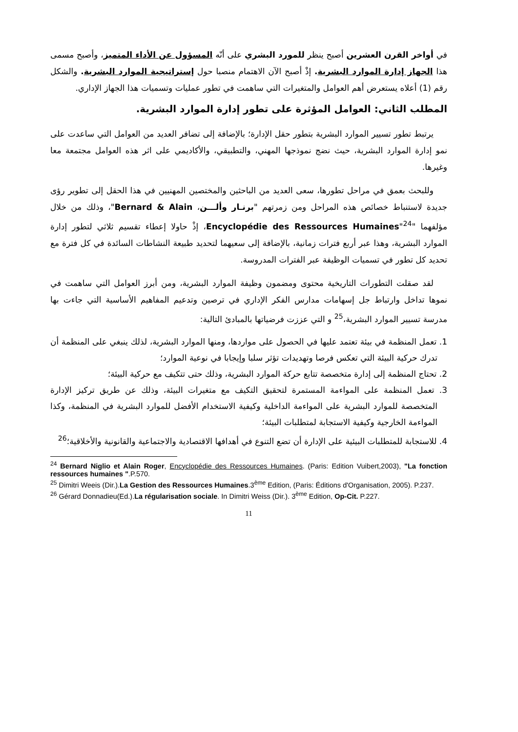في أواخر القرن العشرين أصبح ينظر للمورد البشري على أنّه المسؤول عن الأداء المتميز، وأصبح مسمى هذا الجهاز إدارة الموارد البشرية. إذْ أصبح الآن الاهتمام منصبا حول إستراتيجية الموارد البشرية. والشكل رقم (1) أعلاه يستعرض أهم العوامل والمتغيرات التي ساهمت في تطور عمليات وتسميات هذا الجهاز الإداري.
المطلب الثاني: العوامل المؤثرة على تطور إدارة الموارد البشرية.
يرتبط تطور تسيير الموارد البشرية بتطور حقل الإدارة؛ بالإضافة إلى تضافر العديد من العوامل التي ساعدت على نمو إدارة الموارد البشرية، حيث نضج نموذجها المهني، والتطبيقي، والأكاديمي على اثر هذه العوامل مجتمعة معا وغيرها.
وللبحث بعمق في مراحل تطورها، سعى العديد من الباحثين والمختصين المهنيين في هذا الحقل إلى تطوير رؤى جديدة لاستنباط خصائص هذه المراحل ومن زمرتهم "برنـار وألـــن، Bernard & Alain"، وذلك من خلال مؤلفهما "Encyclopédie des Ressources Humaines"<sup>24</sup>، إذْ حاولا إعطاء تقسيم ثلاثي لتطور إدارة الموارد البشرية، وهذا عبر أربع فترات زمانية، بالإضافة إلى سعيهما لتحديد طبيعة النشاطات السائدة في كل فترة مع تحديد كل تطور في تسميات الوظيفة عبر الفترات المدروسة.
لقد صقلت التطورات التاريخية محتوى ومضمون وظيفة الموارد البشرية، ومن أبرز العوامل التي ساهمت في نموها تداخل وارتباط جل إسهامات مدارس الفكر الإداري في ترصين وتدعيم المفاهيم الأساسية التي جاءت بها مدرسة تسيير الموارد البشرية،<sup>25</sup> و التي عززت فرضياتها بالمبادئ التالية:
1. تعمل المنظمة في بيئة تعتمد عليها في الحصول على مواردها، ومنها الموارد البشرية، لذلك ينبغي على المنظمة أن تدرك حركية البيئة التي تعكس فرصا وتهديدات تؤثر سلبا وإيجابا في نوعية الموارد؛
2. تحتاج المنظمة إلى إدارة متخصصة تتابع حركة الموارد البشرية، وذلك حتى تتكيف مع حركية البيئة؛
3. تعمل المنظمة على المواءمة المستمرة لتحقيق التكيف مع متغيرات البيئة، وذلك عن طريق تركيز الإدارة المتخصصة للموارد البشرية على المواءمة الداخلية وكيفية الاستخدام الأفضل للموارد البشرية في المنظمة، وكذا المواءمة الخارجية وكيفية الاستجابة لمتطلبات البيئة؛
4. للاستجابة للمتطلبات البيئية على الإدارة أن تضع التنوع في أهدافها الاقتصادية والاجتماعية والقانونية والأخلاقية؛<sup>26</sup>
<sup>24</sup> Bernard Niglio et Alain Roger, Encyclopédie des Ressources Humaines. (Paris: Edition Vuibert,2003), "La fonction ressources humaines ".P.570.
<sup>25</sup> Dimitri Weeis (Dir.).La Gestion des Ressources Humaines.3<sup>ème</sup> Edition, (Paris: Éditions d'Organisation, 2005). P.237.
<sup>26</sup> Gérard Donnadieu(Ed.).La régularisation sociale. In Dimitri Weiss (Dir.). 3<sup>ème</sup> Edition, Op-Cit. P.227.
11